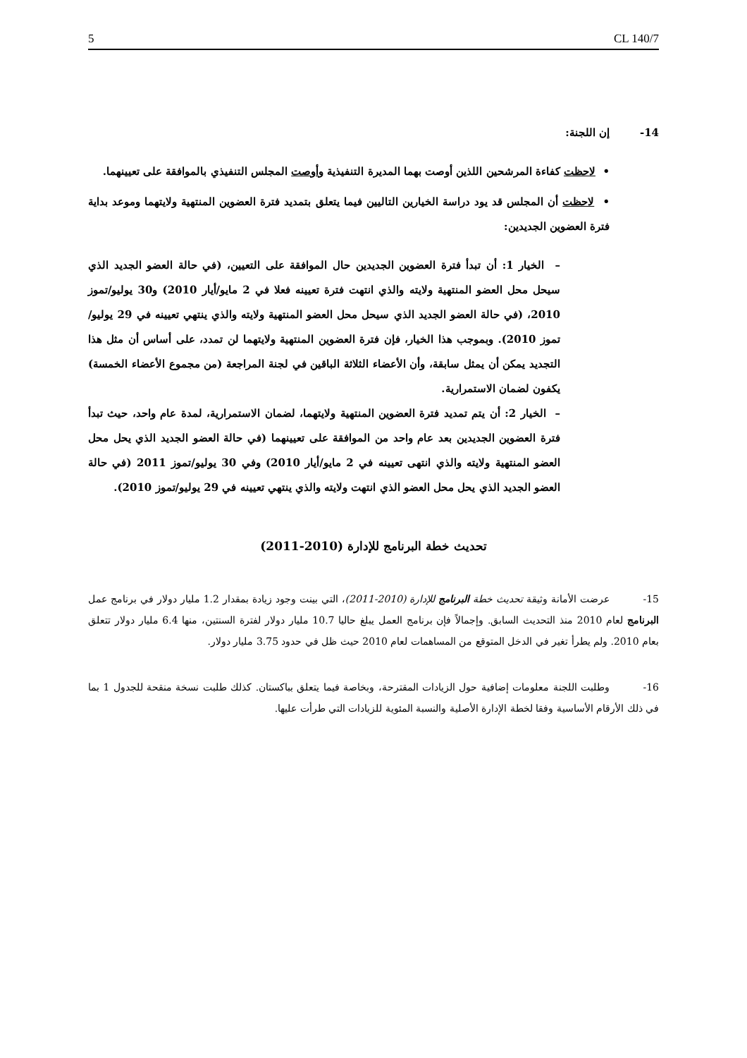5 CL 140/7
14- إن اللجنة:
• لاحظت كفاءة المرشحين اللذين أوصت بهما المديرة التنفيذية وأوصت المجلس التنفيذي بالموافقة على تعيينهما.
• لاحظت أن المجلس قد يود دراسة الخيارين التاليين فيما يتعلق بتمديد فترة العضوين المنتهية ولايتهما وموعد بداية فترة العضوين الجديدين:
– الخيار 1: أن تبدأ فترة العضوين الجديدين حال الموافقة على التعيين، (في حالة العضو الجديد الذي سيحل محل العضو المنتهية ولايته والذي انتهت فترة تعيينه فعلا في 2 مايو/أيار 2010) و30 يوليو/تموز 2010، (في حالة العضو الجديد الذي سيحل محل العضو المنتهية ولايته والذي ينتهي تعيينه في 29 يوليو/تموز 2010). وبموجب هذا الخيار، فإن فترة العضوين المنتهية ولايتهما لن تمدد، على أساس أن مثل هذا التجديد يمكن أن يمثل سابقة، وأن الأعضاء الثلاثة الباقين في لجنة المراجعة (من مجموع الأعضاء الخمسة) يكفون لضمان الاستمرارية.
– الخيار 2: أن يتم تمديد فترة العضوين المنتهية ولايتهما، لضمان الاستمرارية، لمدة عام واحد، حيث تبدأ فترة العضوين الجديدين بعد عام واحد من الموافقة على تعيينهما (في حالة العضو الجديد الذي يحل محل العضو المنتهية ولايته والذي انتهى تعيينه في 2 مايو/أيار 2010) وفي 30 يوليو/تموز 2011 (في حالة العضو الجديد الذي يحل محل العضو الذي انتهت ولايته والذي ينتهي تعيينه في 29 يوليو/تموز 2010).
تحديث خطة البرنامج للإدارة (2010-2011)
15- عرضت الأمانة وثيقة تحديث خطة البرنامج للإدارة (2010-2011)، التي بينت وجود زيادة بمقدار 1.2 مليار دولار في برنامج عمل البرنامج لعام 2010 منذ التحديث السابق. وإجمالاً فإن برنامج العمل يبلغ حاليا 10.7 مليار دولار لفترة السنتين، منها 6.4 مليار دولار تتعلق بعام 2010. ولم يطرأ تغير في الدخل المتوقع من المساهمات لعام 2010 حيث ظل في حدود 3.75 مليار دولار.
16- وطلبت اللجنة معلومات إضافية حول الزيادات المقترحة، وبخاصة فيما يتعلق بباكستان. كذلك طلبت نسخة منقحة للجدول 1 بما في ذلك الأرقام الأساسية وفقا لخطة الإدارة الأصلية والنسبة المئوية للزيادات التي طرأت عليها.